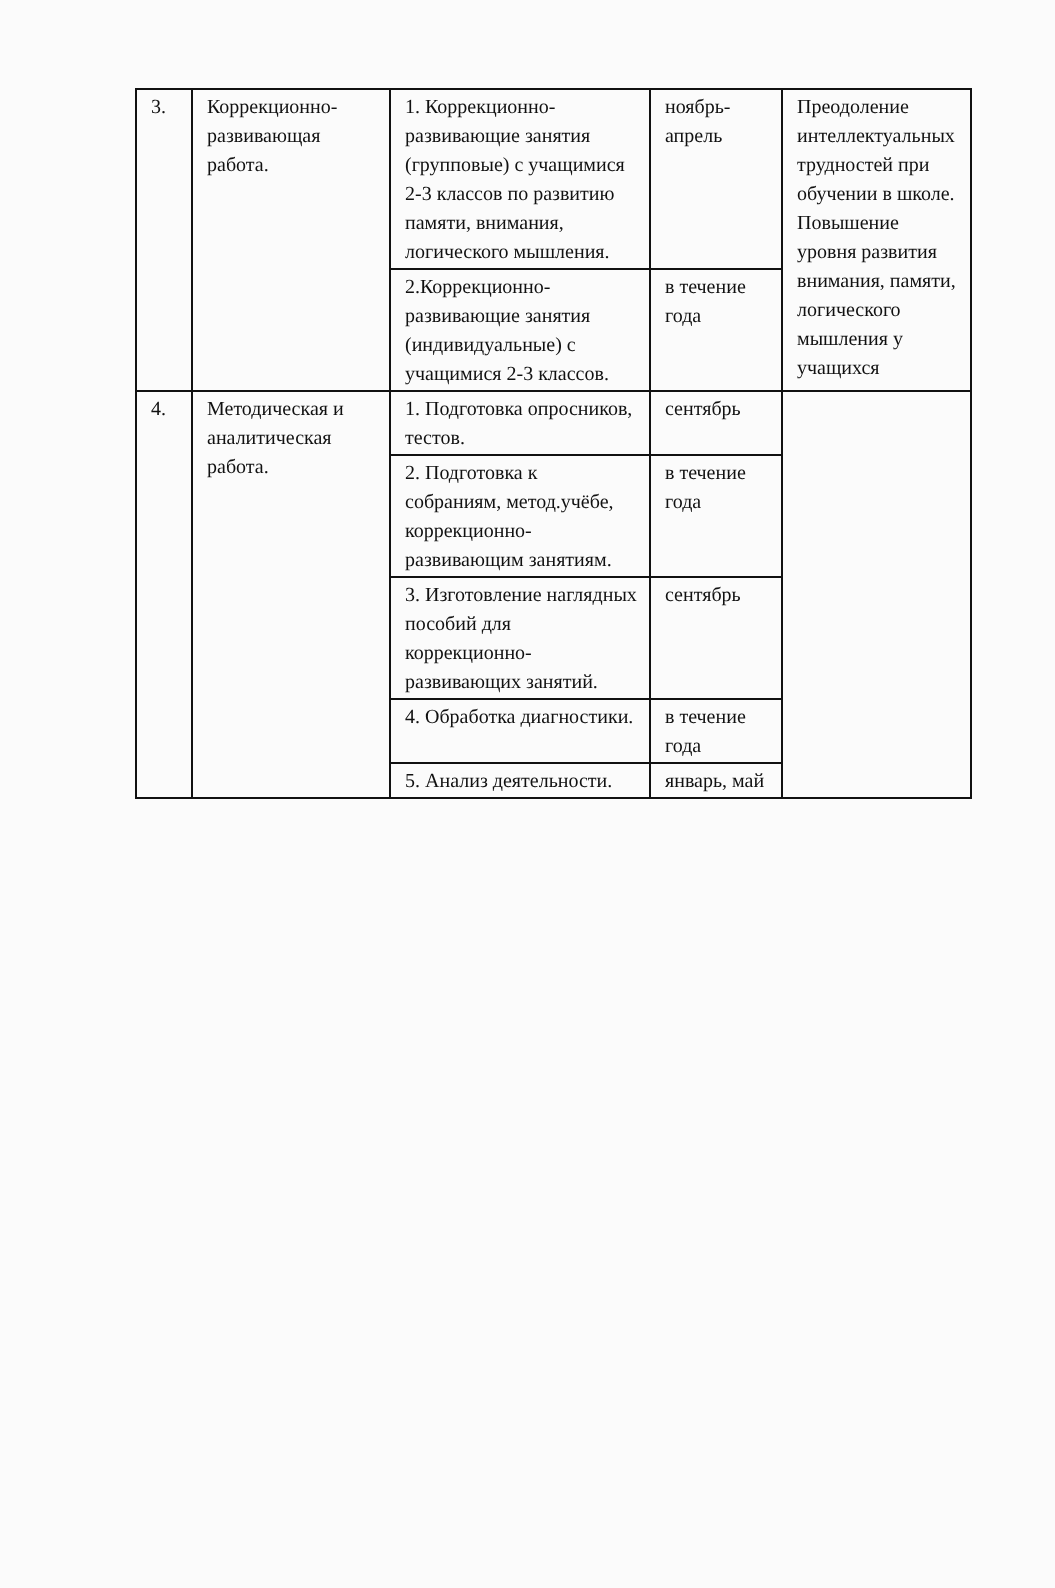| 3. | Коррекционно-развивающая работа. | 1. Коррекционно-развивающие занятия (групповые) с учащимися 2-3 классов по развитию памяти, внимания, логического мышления. | ноябрь-апрель | Преодоление интеллектуальных трудностей при обучении в школе. Повышение уровня развития внимания, памяти, логического мышления у учащихся |
| | | 2.Коррекционно-развивающие занятия (индивидуальные) с учащимися 2-3 классов. | в течение года | |
| 4. | Методическая и аналитическая работа. | 1. Подготовка опросников, тестов. | сентябрь | |
| | | 2. Подготовка к собраниям, метод.учёбе, коррекционно-развивающим занятиям. | в течение года | |
| | | 3. Изготовление наглядных пособий для коррекционно-развивающих занятий. | сентябрь | |
| | | 4. Обработка диагностики. | в течение года | |
| | | 5. Анализ деятельности. | январь, май | |